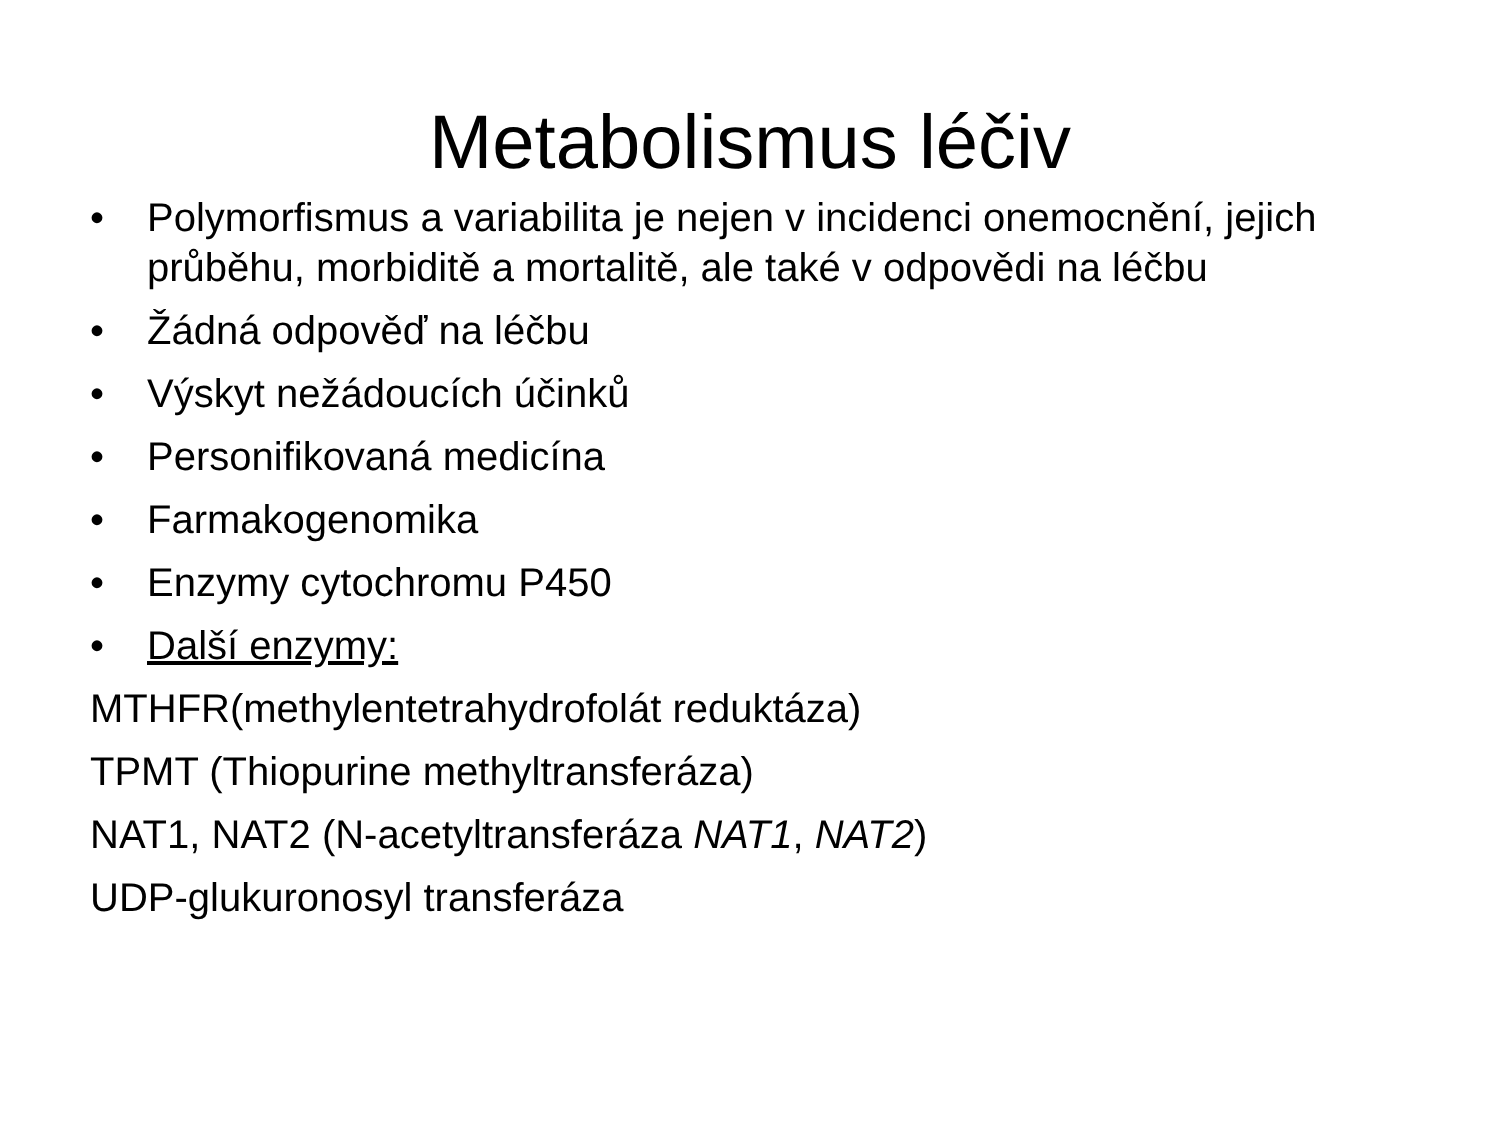Metabolismus léčiv
• Polymorfismus a variabilita je nejen v incidenci onemocnění, jejich průběhu, morbiditě a mortalitě, ale také v odpovědi na léčbu
• Žádná odpověď na léčbu
• Výskyt nežádoucích účinků
• Personifikovaná medicína
• Farmakogenomika
• Enzymy cytochromu P450
• Další enzymy:
MTHFR(methylentetrahydrofolát reduktáza)
TPMT (Thiopurine methyltransferáza)
NAT1, NAT2 (N-acetyltransferáza NAT1, NAT2)
UDP-glukuronosyl transferáza